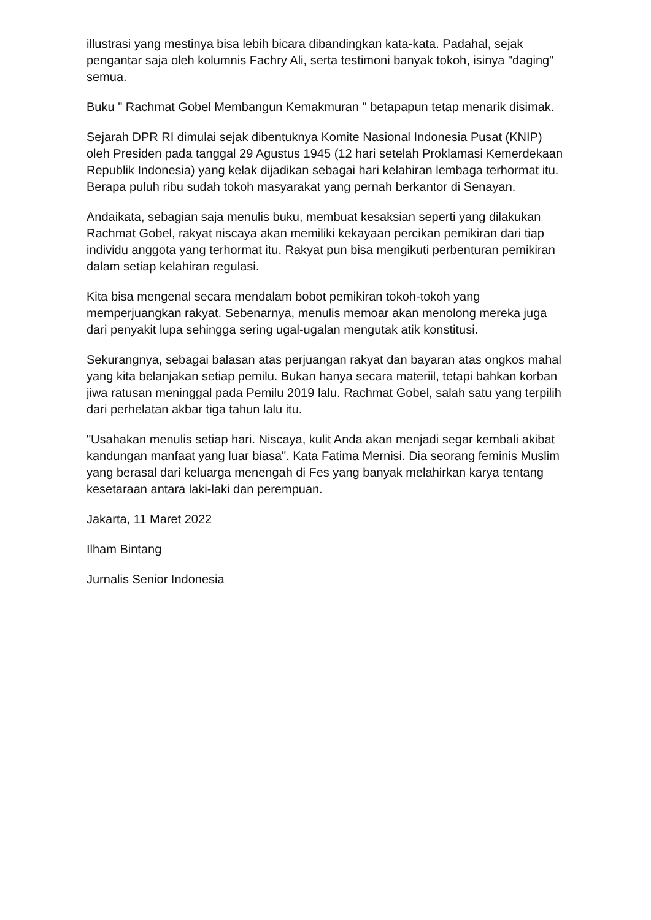illustrasi yang mestinya bisa lebih bicara dibandingkan kata-kata. Padahal, sejak pengantar saja oleh kolumnis Fachry Ali, serta testimoni banyak tokoh, isinya "daging" semua.
Buku " Rachmat Gobel Membangun Kemakmuran " betapapun tetap menarik disimak.
Sejarah DPR RI dimulai sejak dibentuknya Komite Nasional Indonesia Pusat (KNIP) oleh Presiden pada tanggal 29 Agustus 1945 (12 hari setelah Proklamasi Kemerdekaan Republik Indonesia) yang kelak dijadikan sebagai hari kelahiran lembaga terhormat itu. Berapa puluh ribu sudah tokoh masyarakat yang pernah berkantor di Senayan.
Andaikata, sebagian saja menulis buku, membuat kesaksian seperti yang dilakukan Rachmat Gobel, rakyat niscaya akan memiliki kekayaan percikan pemikiran dari tiap individu anggota yang terhormat itu. Rakyat pun bisa mengikuti perbenturan pemikiran dalam setiap kelahiran regulasi.
Kita bisa mengenal secara mendalam bobot pemikiran tokoh-tokoh yang memperjuangkan rakyat. Sebenarnya, menulis memoar akan menolong mereka juga dari penyakit lupa sehingga sering ugal-ugalan mengutak atik konstitusi.
Sekurangnya, sebagai balasan atas perjuangan rakyat dan bayaran atas ongkos mahal yang kita belanjakan setiap pemilu. Bukan hanya secara materiil, tetapi bahkan korban jiwa ratusan meninggal pada Pemilu 2019 lalu. Rachmat Gobel, salah satu yang terpilih dari perhelatan akbar tiga tahun lalu itu.
"Usahakan menulis setiap hari. Niscaya, kulit Anda akan menjadi segar kembali akibat kandungan manfaat yang luar biasa". Kata Fatima Mernisi. Dia seorang feminis Muslim yang berasal dari keluarga menengah di Fes yang banyak melahirkan karya tentang kesetaraan antara laki-laki dan perempuan.
Jakarta, 11 Maret 2022
Ilham Bintang
Jurnalis Senior Indonesia